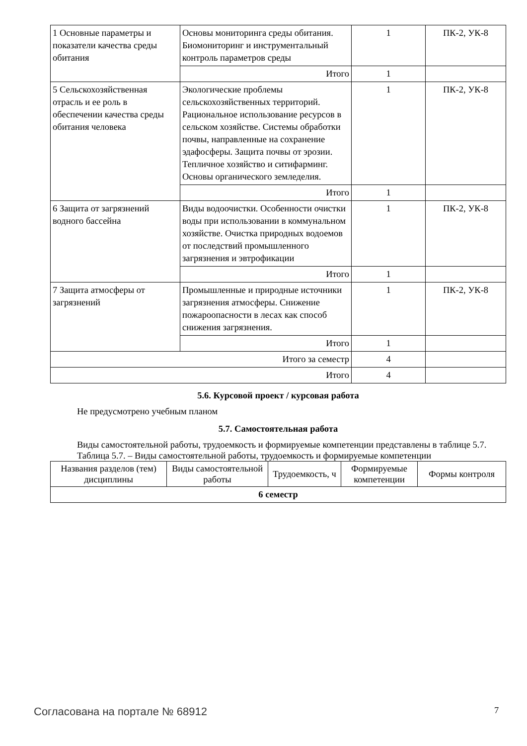| 1 Основные параметры и показатели качества среды обитания | Основы мониторинга среды обитания. Биомониторинг и инструментальный контроль параметров среды | 1 | ПК-2, УК-8 |
| | Итого | 1 | |
| 5 Сельскохозяйственная отрасль и ее роль в обеспечении качества среды обитания человека | Экологические проблемы сельскохозяйственных территорий. Рациональное использование ресурсов в сельском хозяйстве. Системы обработки почвы, направленные на сохранение эдафосферы. Защита почвы от эрозии. Тепличное хозяйство и ситифарминг. Основы органического земледелия. | 1 | ПК-2, УК-8 |
| | Итого | 1 | |
| 6 Защита от загрязнений водного бассейна | Виды водоочистки. Особенности очистки воды при использовании в коммунальном хозяйстве. Очистка природных водоемов от последствий промышленного загрязнения и эвтрофикации | 1 | ПК-2, УК-8 |
| | Итого | 1 | |
| 7 Защита атмосферы от загрязнений | Промышленные и природные источники загрязнения атмосферы. Снижение пожароопасности в лесах как способ снижения загрязнения. | 1 | ПК-2, УК-8 |
| | Итого | 1 | |
| Итого за семестр | | 4 | |
| Итого | | 4 | |
5.6. Курсовой проект / курсовая работа
Не предусмотрено учебным планом
5.7. Самостоятельная работа
Виды самостоятельной работы, трудоемкость и формируемые компетенции представлены в таблице 5.7.
Таблица 5.7. – Виды самостоятельной работы, трудоемкость и формируемые компетенции
| Названия разделов (тем) дисциплины | Виды самостоятельной работы | Трудоемкость, ч | Формируемые компетенции | Формы контроля |
| --- | --- | --- | --- | --- |
| 6 семестр | | | | |
Согласована на портале № 68912 7